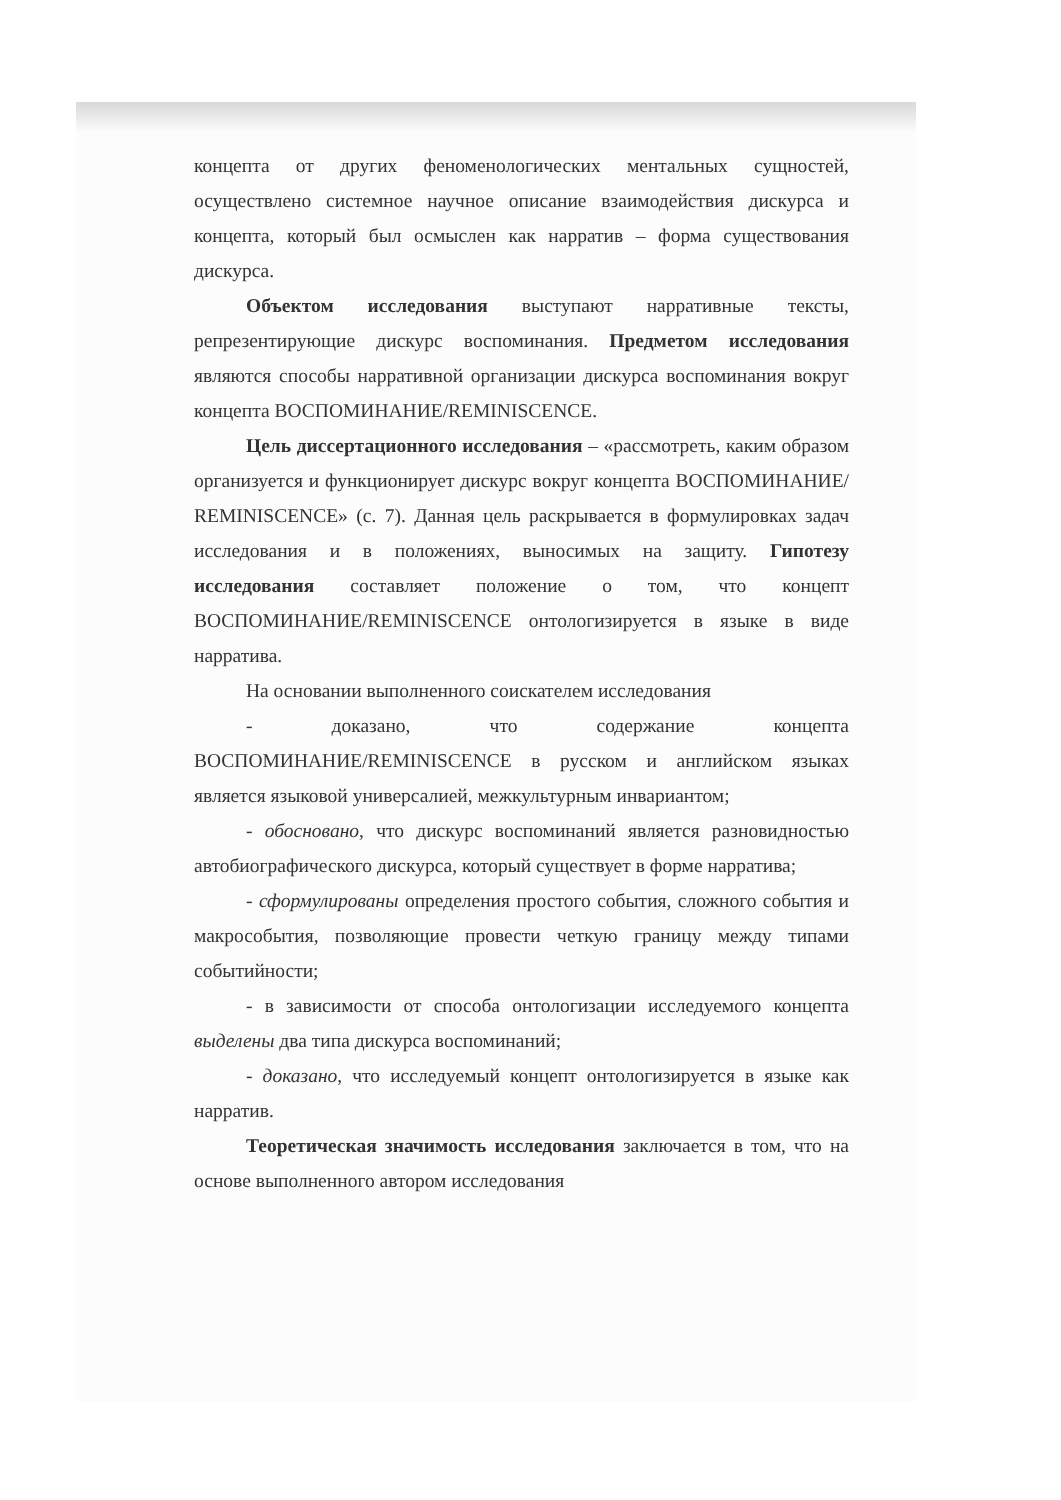концепта от других феноменологических ментальных сущностей, осуществлено системное научное описание взаимодействия дискурса и концепта, который был осмыслен как нарратив – форма существования дискурса.
Объектом исследования выступают нарративные тексты, репрезентирующие дискурс воспоминания. Предметом исследования являются способы нарративной организации дискурса воспоминания вокруг концепта ВОСПОМИНАНИЕ/REMINISCENCE.
Цель диссертационного исследования – «рассмотреть, каким образом организуется и функционирует дискурс вокруг концепта ВОСПОМИНАНИЕ/ REMINISCENCE» (с. 7). Данная цель раскрывается в формулировках задач исследования и в положениях, выносимых на защиту. Гипотезу исследования составляет положение о том, что концепт ВОСПОМИНАНИЕ/REMINISCENCE онтологизируется в языке в виде нарратива.
На основании выполненного соискателем исследования
- доказано, что содержание концепта ВОСПОМИНАНИЕ/REMINISCENCE в русском и английском языках является языковой универсалией, межкультурным инвариантом;
- обосновано, что дискурс воспоминаний является разновидностью автобиографического дискурса, который существует в форме нарратива;
- сформулированы определения простого события, сложного события и макрособытия, позволяющие провести четкую границу между типами событийности;
- в зависимости от способа онтологизации исследуемого концепта выделены два типа дискурса воспоминаний;
- доказано, что исследуемый концепт онтологизируется в языке как нарратив.
Теоретическая значимость исследования заключается в том, что на основе выполненного автором исследования